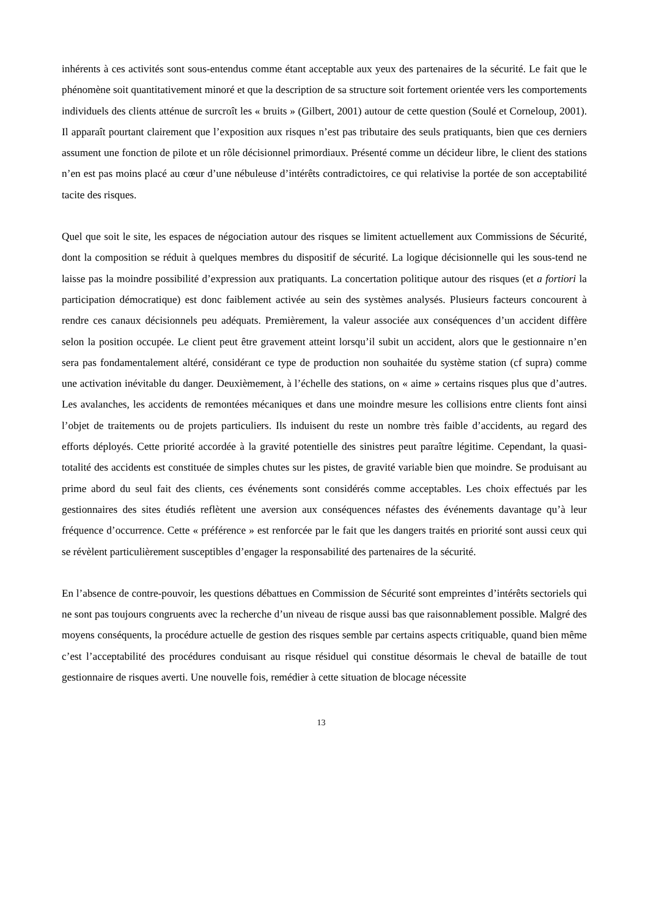inhérents à ces activités sont sous-entendus comme étant acceptable aux yeux des partenaires de la sécurité. Le fait que le phénomène soit quantitativement minoré et que la description de sa structure soit fortement orientée vers les comportements individuels des clients atténue de surcroît les « bruits » (Gilbert, 2001) autour de cette question (Soulé et Corneloup, 2001). Il apparaît pourtant clairement que l’exposition aux risques n’est pas tributaire des seuls pratiquants, bien que ces derniers assument une fonction de pilote et un rôle décisionnel primordiaux. Présenté comme un décideur libre, le client des stations n’en est pas moins placé au cœur d’une nébuleuse d’intérêts contradictoires, ce qui relativise la portée de son acceptabilité tacite des risques.
Quel que soit le site, les espaces de négociation autour des risques se limitent actuellement aux Commissions de Sécurité, dont la composition se réduit à quelques membres du dispositif de sécurité. La logique décisionnelle qui les sous-tend ne laisse pas la moindre possibilité d’expression aux pratiquants. La concertation politique autour des risques (et a fortiori la participation démocratique) est donc faiblement activée au sein des systèmes analysés. Plusieurs facteurs concourent à rendre ces canaux décisionnels peu adéquats. Premièrement, la valeur associée aux conséquences d’un accident diffère selon la position occupée. Le client peut être gravement atteint lorsqu’il subit un accident, alors que le gestionnaire n’en sera pas fondamentalement altéré, considérant ce type de production non souhaitée du système station (cf supra) comme une activation inévitable du danger. Deuxièmement, à l’échelle des stations, on « aime » certains risques plus que d’autres. Les avalanches, les accidents de remontées mécaniques et dans une moindre mesure les collisions entre clients font ainsi l’objet de traitements ou de projets particuliers. Ils induisent du reste un nombre très faible d’accidents, au regard des efforts déployés. Cette priorité accordée à la gravité potentielle des sinistres peut paraître légitime. Cependant, la quasi-totalité des accidents est constituée de simples chutes sur les pistes, de gravité variable bien que moindre. Se produisant au prime abord du seul fait des clients, ces événements sont considérés comme acceptables. Les choix effectués par les gestionnaires des sites étudiés reflètent une aversion aux conséquences néfastes des événements davantage qu’à leur fréquence d’occurrence. Cette « préférence » est renforcée par le fait que les dangers traités en priorité sont aussi ceux qui se révèlent particulièrement susceptibles d’engager la responsabilité des partenaires de la sécurité.
En l’absence de contre-pouvoir, les questions débattues en Commission de Sécurité sont empreintes d’intérêts sectoriels qui ne sont pas toujours congruents avec la recherche d’un niveau de risque aussi bas que raisonnablement possible. Malgré des moyens conséquents, la procédure actuelle de gestion des risques semble par certains aspects critiquable, quand bien même c’est l’acceptabilité des procédures conduisant au risque résiduel qui constitue désormais le cheval de bataille de tout gestionnaire de risques averti. Une nouvelle fois, remédier à cette situation de blocage nécessite
13